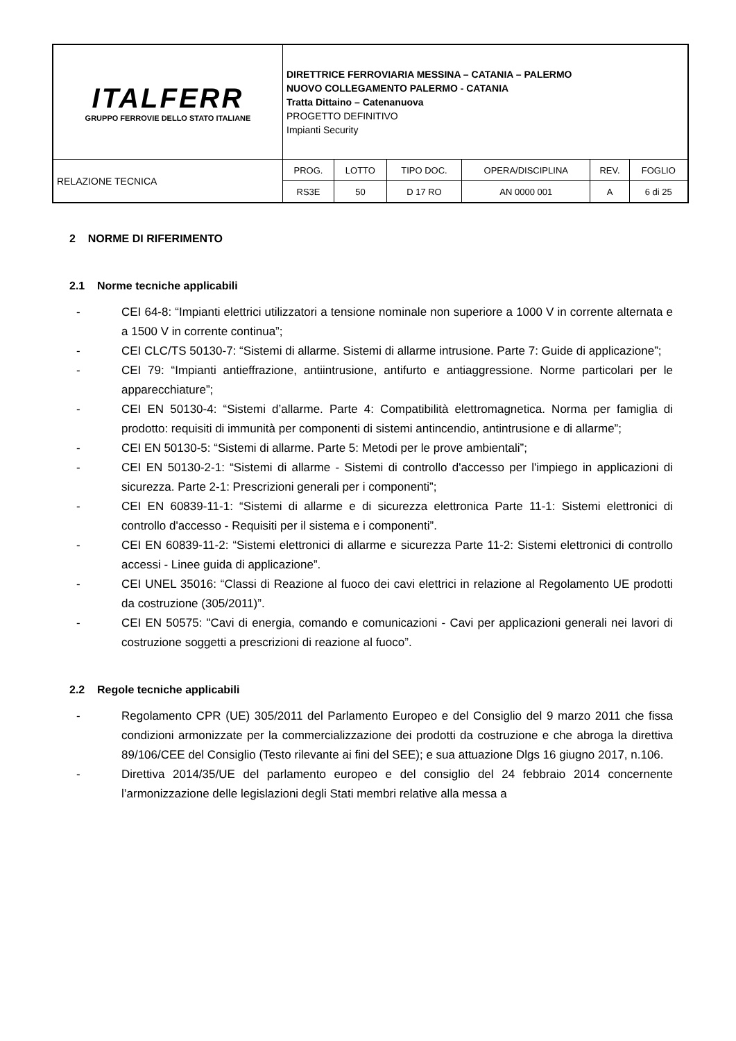| ITALFERR GRUPPO FERROVIE DELLO STATO ITALIANE | DIRETTRICE FERROVIARIA MESSINA – CATANIA – PALERMO NUOVO COLLEGAMENTO PALERMO - CATANIA Tratta Dittaino – Catenanuova PROGETTO DEFINITIVO Impianti Security | | | | | |
| RELAZIONE TECNICA | PROG. | LOTTO | TIPO DOC. | OPERA/DISCIPLINA | REV. | FOGLIO |
| | RS3E | 50 | D 17 RO | AN 0000 001 | A | 6 di 25 |
2 NORME DI RIFERIMENTO
2.1 Norme tecniche applicabili
- CEI 64-8: “Impianti elettrici utilizzatori a tensione nominale non superiore a 1000 V in corrente alternata e a 1500 V in corrente continua”;
- CEI CLC/TS 50130-7: “Sistemi di allarme. Sistemi di allarme intrusione. Parte 7: Guide di applicazione”;
- CEI 79: “Impianti antieffrazione, antiintrusione, antifurto e antiaggressione. Norme particolari per le apparecchiature”;
- CEI EN 50130-4: “Sistemi d’allarme. Parte 4: Compatibilità elettromagnetica. Norma per famiglia di prodotto: requisiti di immunità per componenti di sistemi antincendio, antintrusione e di allarme”;
- CEI EN 50130-5: “Sistemi di allarme. Parte 5: Metodi per le prove ambientali”;
- CEI EN 50130-2-1: “Sistemi di allarme - Sistemi di controllo d'accesso per l'impiego in applicazioni di sicurezza. Parte 2-1: Prescrizioni generali per i componenti”;
- CEI EN 60839-11-1: “Sistemi di allarme e di sicurezza elettronica Parte 11-1: Sistemi elettronici di controllo d'accesso - Requisiti per il sistema e i componenti”.
- CEI EN 60839-11-2: “Sistemi elettronici di allarme e sicurezza Parte 11-2: Sistemi elettronici di controllo accessi - Linee guida di applicazione”.
- CEI UNEL 35016: “Classi di Reazione al fuoco dei cavi elettrici in relazione al Regolamento UE prodotti da costruzione (305/2011)”.
- CEI EN 50575: "Cavi di energia, comando e comunicazioni - Cavi per applicazioni generali nei lavori di costruzione soggetti a prescrizioni di reazione al fuoco”.
2.2 Regole tecniche applicabili
- Regolamento CPR (UE) 305/2011 del Parlamento Europeo e del Consiglio del 9 marzo 2011 che fissa condizioni armonizzate per la commercializzazione dei prodotti da costruzione e che abroga la direttiva 89/106/CEE del Consiglio (Testo rilevante ai fini del SEE); e sua attuazione Dlgs 16 giugno 2017, n.106.
- Direttiva 2014/35/UE del parlamento europeo e del consiglio del 24 febbraio 2014 concernente l’armonizzazione delle legislazioni degli Stati membri relative alla messa a